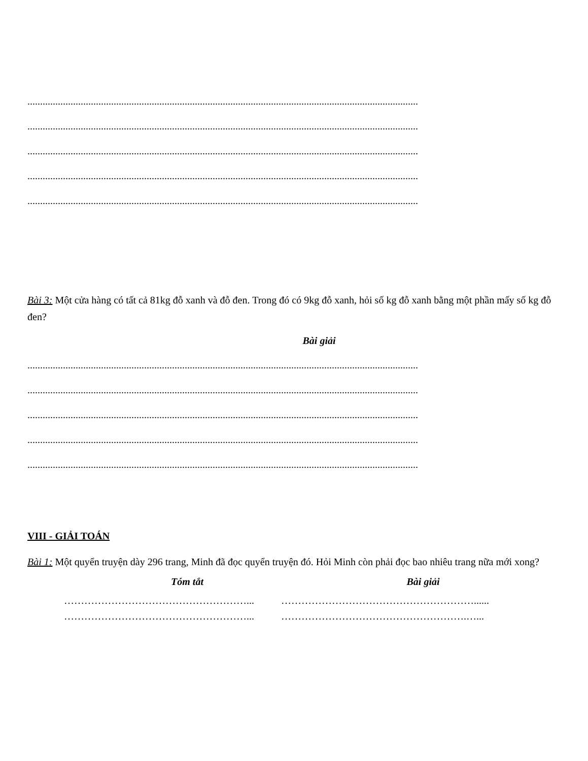..........................................................................................................................................................
..........................................................................................................................................................
..........................................................................................................................................................
..........................................................................................................................................................
..........................................................................................................................................................
Bài 3: Một cửa hàng có tất cả 81kg đỗ xanh và đỗ đen. Trong đó có 9kg đỗ xanh, hỏi số kg đỗ xanh bằng một phần mấy số kg đỗ đen?
Bài giải
..........................................................................................................................................................
..........................................................................................................................................................
..........................................................................................................................................................
..........................................................................................................................................................
..........................................................................................................................................................
VIII - GIẢI TOÁN
Bài 1: Một quyển truyện dày 296 trang, Minh đã đọc quyển truyện đó. Hỏi Minh còn phải đọc bao nhiêu trang nữa mới xong?
Tóm tắt Bài giải
………………………………………………... …………………………………………………......
………………………………………………... ……………………………………………….…...